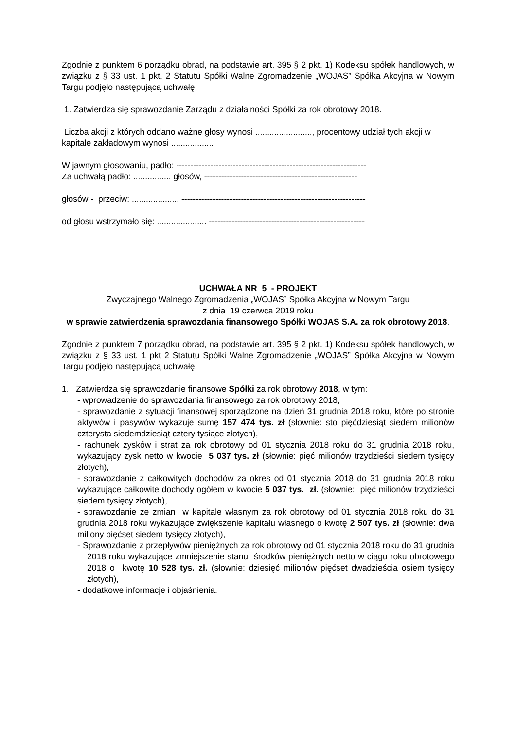Zgodnie z punktem 6 porządku obrad, na podstawie art. 395 § 2 pkt. 1) Kodeksu spółek handlowych, w związku z § 33 ust. 1 pkt. 2 Statutu Spółki Walne Zgromadzenie „WOJAS” Spółka Akcyjna w Nowym Targu podjęło następującą uchwałę:
1. Zatwierdza się sprawozdanie Zarządu z działalności Spółki za rok obrotowy 2018.
Liczba akcji z których oddano ważne głosy wynosi ........................, procentowy udział tych akcji w kapitale zakładowym wynosi ..................
W jawnym głosowaniu, padło: -------------------------------------------------------------------
Za uchwałą padło: ................ głosów, ------------------------------------------------------
głosów - przeciw: ..................., -----------------------------------------------------------------
od głosu wstrzymało się: ..................... -------------------------------------------------------
UCHWAŁA NR 5 - PROJEKT
Zwyczajnego Walnego Zgromadzenia „WOJAS” Spółka Akcyjna w Nowym Targu
z dnia 19 czerwca 2019 roku
w sprawie zatwierdzenia sprawozdania finansowego Spółki WOJAS S.A. za rok obrotowy 2018.
Zgodnie z punktem 7 porządku obrad, na podstawie art. 395 § 2 pkt. 1) Kodeksu spółek handlowych, w związku z § 33 ust. 1 pkt 2 Statutu Spółki Walne Zgromadzenie „WOJAS” Spółka Akcyjna w Nowym Targu podjęło następującą uchwałę:
1. Zatwierdza się sprawozdanie finansowe Spółki za rok obrotowy 2018, w tym:
- wprowadzenie do sprawozdania finansowego za rok obrotowy 2018,
- sprawozdanie z sytuacji finansowej sporządzone na dzień 31 grudnia 2018 roku, które po stronie aktywów i pasywów wykazuje sumę 157 474 tys. zł (słownie: sto pięćdziesiąt siedem milionów czterysta siedemdziesiąt cztery tysiące złotych),
- rachunek zysków i strat za rok obrotowy od 01 stycznia 2018 roku do 31 grudnia 2018 roku, wykazujący zysk netto w kwocie 5 037 tys. zł (słownie: pięć milionów trzydzieści siedem tysięcy złotych),
- sprawozdanie z całkowitych dochodów za okres od 01 stycznia 2018 do 31 grudnia 2018 roku wykazujące całkowite dochody ogółem w kwocie 5 037 tys. zł. (słownie: pięć milionów trzydzieści siedem tysięcy złotych),
- sprawozdanie ze zmian w kapitale własnym za rok obrotowy od 01 stycznia 2018 roku do 31 grudnia 2018 roku wykazujące zwiększenie kapitału własnego o kwotę 2 507 tys. zł (słownie: dwa miliony pięćset siedem tysięcy złotych),
- Sprawozdanie z przepływów pieniężnych za rok obrotowy od 01 stycznia 2018 roku do 31 grudnia 2018 roku wykazujące zmniejszenie stanu środków pieniężnych netto w ciągu roku obrotowego 2018 o kwotę 10 528 tys. zł. (słownie: dziesięć milionów pięćset dwadzieścia osiem tysięcy złotych),
- dodatkowe informacje i objaśnienia.